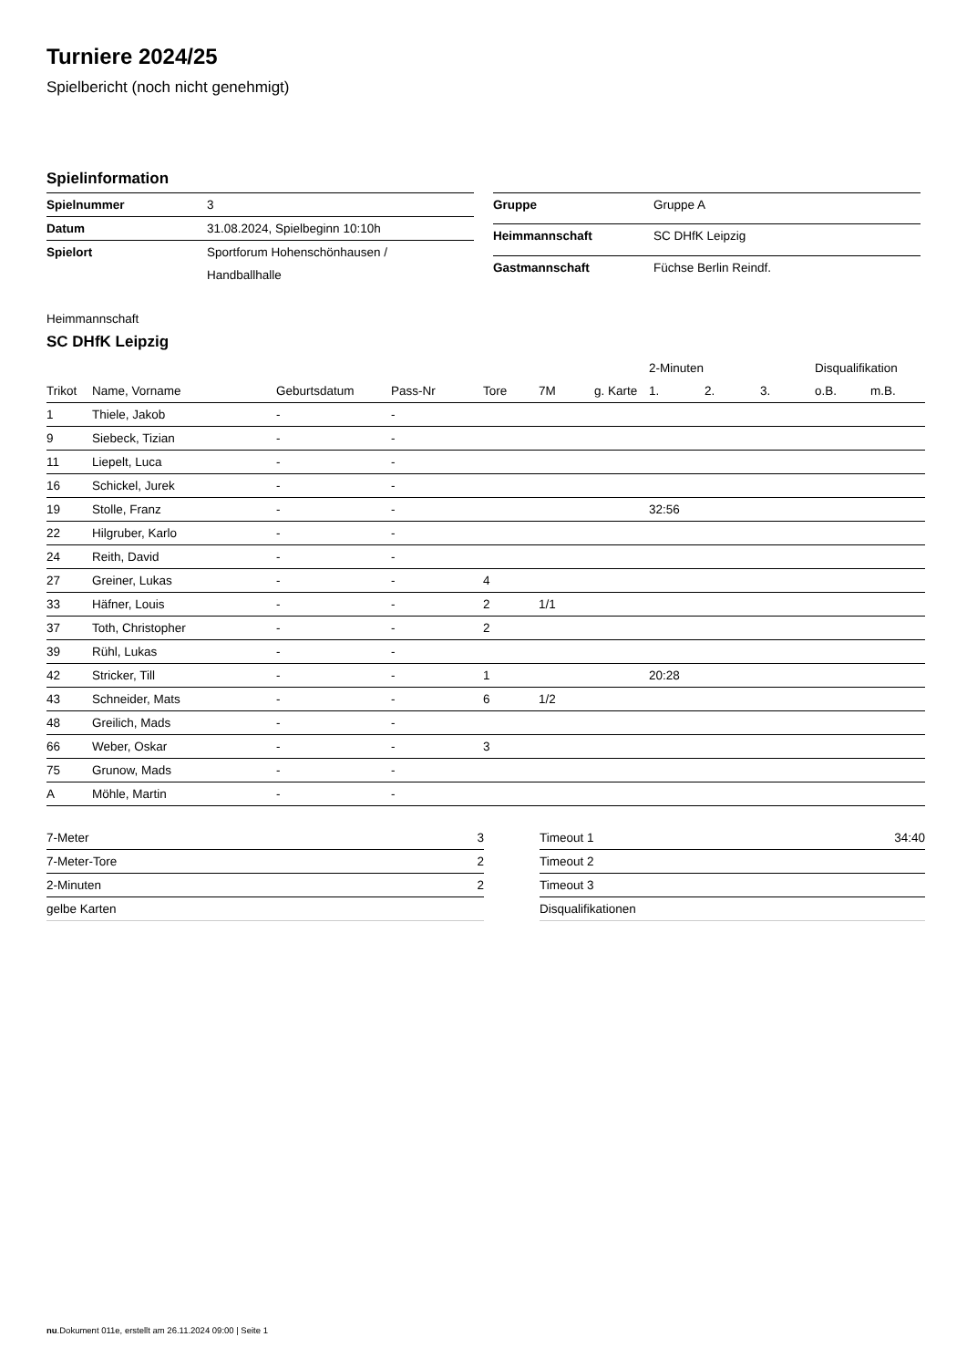Turniere 2024/25
Spielbericht (noch nicht genehmigt)
Spielinformation
| Spielnummer | 3 |
| Datum | 31.08.2024, Spielbeginn 10:10h |
| Spielort | Sportforum Hohenschönhausen / Handballhalle |
| Gruppe | Gruppe A |
| Heimmannschaft | SC DHfK Leipzig |
| Gastmannschaft | Füchse Berlin Reindf. |
Heimmannschaft
SC DHfK Leipzig
| | | | | | | | 2-Minuten | | | Disqualifikation | |
| --- | --- | --- | --- | --- | --- | --- | --- | --- | --- | --- | --- |
| Trikot | Name, Vorname | Geburtsdatum | Pass-Nr | Tore | 7M | g. Karte | 1. | 2. | 3. | o.B. | m.B. |
| 1 | Thiele, Jakob | - | - | | | | | | | | |
| 9 | Siebeck, Tizian | - | - | | | | | | | | |
| 11 | Liepelt, Luca | - | - | | | | | | | | |
| 16 | Schickel, Jurek | - | - | | | | | | | | |
| 19 | Stolle, Franz | - | - | | | | 32:56 | | | | |
| 22 | Hilgruber, Karlo | - | - | | | | | | | | |
| 24 | Reith, David | - | - | | | | | | | | |
| 27 | Greiner, Lukas | - | - | 4 | | | | | | | |
| 33 | Häfner, Louis | - | - | 2 | 1/1 | | | | | | |
| 37 | Toth, Christopher | - | - | 2 | | | | | | | |
| 39 | Rühl, Lukas | - | - | | | | | | | | |
| 42 | Stricker, Till | - | - | 1 | | | 20:28 | | | | |
| 43 | Schneider, Mats | - | - | 6 | 1/2 | | | | | | |
| 48 | Greilich, Mads | - | - | | | | | | | | |
| 66 | Weber, Oskar | - | - | 3 | | | | | | | |
| 75 | Grunow, Mads | - | - | | | | | | | | |
| A | Möhle, Martin | - | - | | | | | | | | |
| 7-Meter | 3 |
| 7-Meter-Tore | 2 |
| 2-Minuten | 2 |
| gelbe Karten | |
| Timeout 1 | 34:40 |
| Timeout 2 | |
| Timeout 3 | |
| Disqualifikationen | |
nu.Dokument 011e, erstellt am 26.11.2024 09:00 | Seite 1